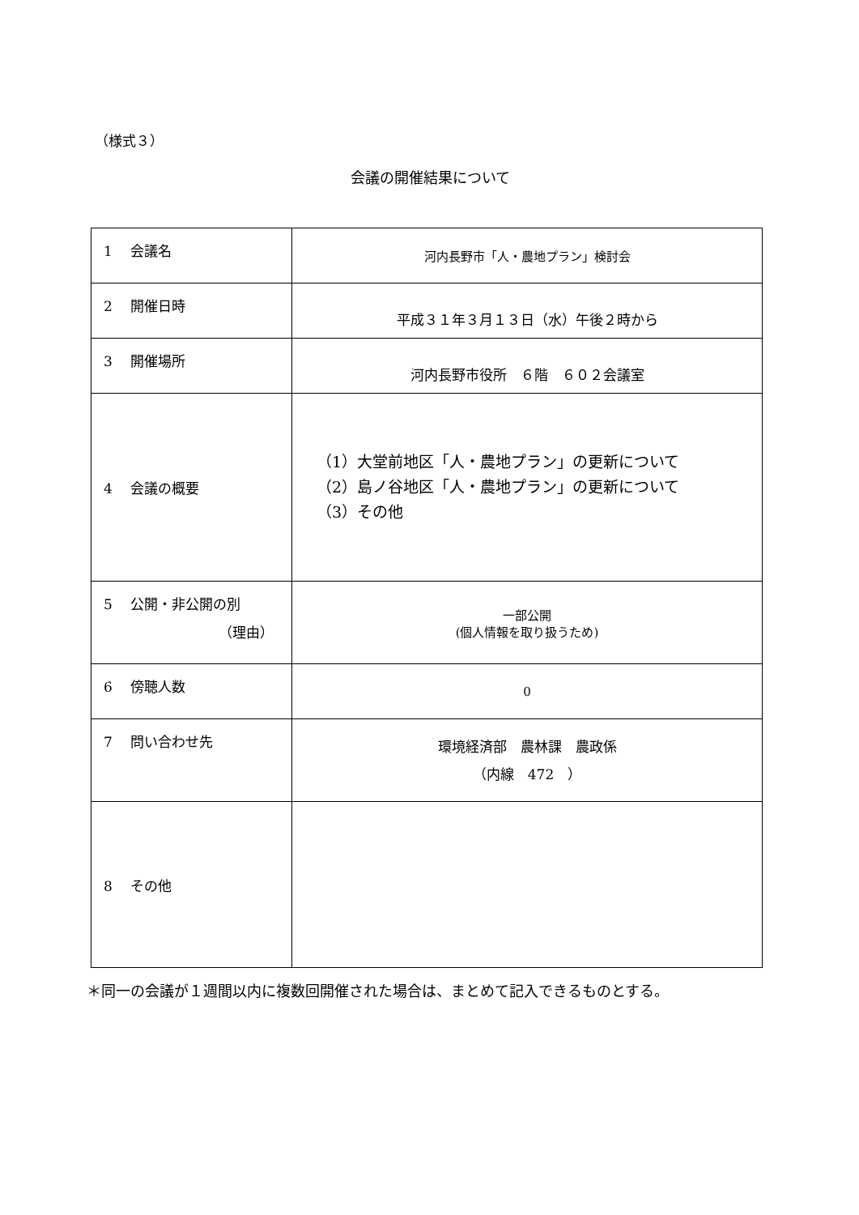（様式３）
会議の開催結果について
| 1 会議名 | 河内長野市「人・農地プラン」検討会 |
| 2 開催日時 | 平成３１年３月１３日（水）午後２時から |
| 3 開催場所 | 河内長野市役所 ６階 ６０２会議室 |
| 4 会議の概要 | （1）大堂前地区「人・農地プラン」の更新について （2）島ノ谷地区「人・農地プラン」の更新について （3）その他 |
| 5 公開・非公開の別 （理由） | 一部公開 (個人情報を取り扱うため) |
| 6 傍聴人数 | 0 |
| 7 問い合わせ先 | 環境経済部 農林課 農政係 （内線 472 ） |
| 8 その他 | |
＊同一の会議が１週間以内に複数回開催された場合は、まとめて記入できるものとする。